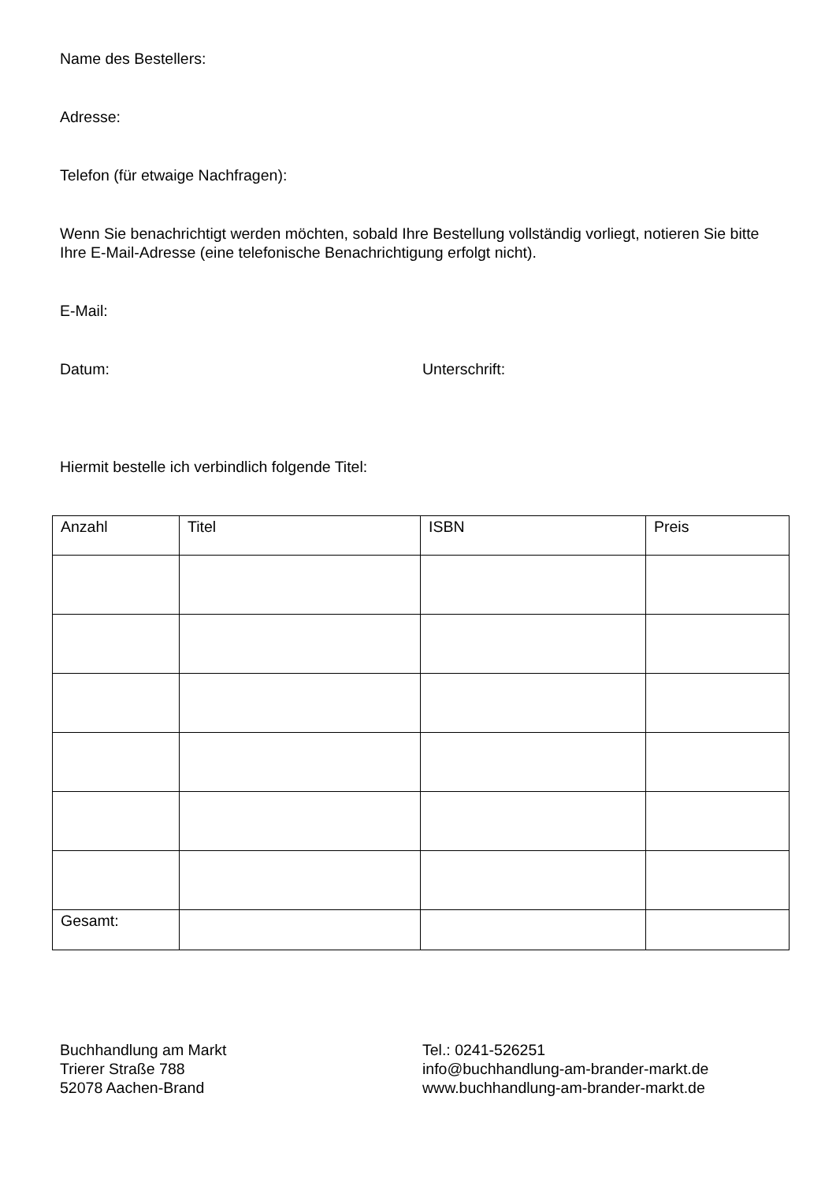Name des Bestellers:
Adresse:
Telefon (für etwaige Nachfragen):
Wenn Sie benachrichtigt werden möchten, sobald Ihre Bestellung vollständig vorliegt, notieren Sie bitte Ihre E-Mail-Adresse (eine telefonische Benachrichtigung erfolgt nicht).
E-Mail:
Datum: Unterschrift:
Hiermit bestelle ich verbindlich folgende Titel:
| Anzahl | Titel | ISBN | Preis |
| --- | --- | --- | --- |
| Gesamt: | | | |
Buchhandlung am Markt
Trierer Straße 788
52078 Aachen-Brand
Tel.: 0241-526251
info@buchhandlung-am-brander-markt.de
www.buchhandlung-am-brander-markt.de